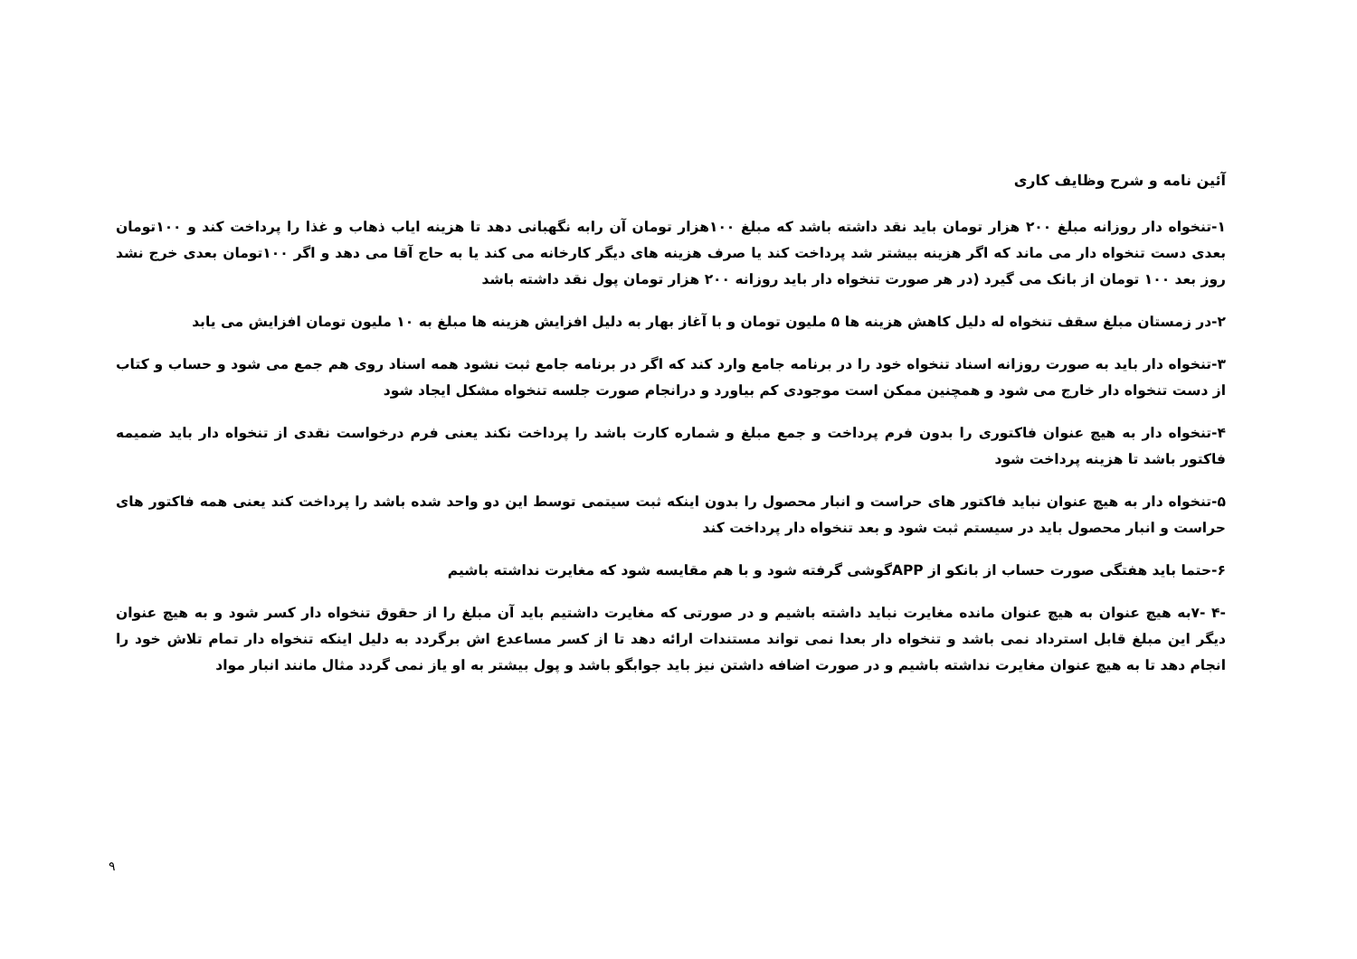آئین نامه و شرح وظایف کاری
۱-تنخواه دار روزانه مبلغ ۲۰۰ هزار تومان باید نقد داشته باشد که مبلغ ۱۰۰هزار تومان آن رابه نگهبانی دهد تا هزینه ایاب ذهاب و غذا را پرداخت کند و ۱۰۰تومان بعدی دست تنخواه دار می ماند که اگر هزینه بیشتر شد پرداخت کند یا صرف هزینه های دیگر کارخانه می کند یا به حاج آقا می دهد و اگر ۱۰۰تومان بعدی خرج نشد روز بعد ۱۰۰ تومان از بانک می گیرد (در هر صورت تنخواه دار باید روزانه ۲۰۰ هزار تومان پول نقد داشته باشد
۲-در زمستان مبلغ سقف تنخواه له دلیل کاهش هزینه ها ۵ ملیون تومان و با آغاز بهار به دلیل افزایش هزینه ها مبلغ به ۱۰ ملیون تومان افزایش می یابد
۳-تنخواه دار باید به صورت روزانه اسناد تنخواه خود را در برنامه جامع وارد کند که اگر در برنامه جامع ثبت نشود همه اسناد روی هم جمع می شود و حساب و کتاب از دست تنخواه دار خارج می شود و همچنین ممکن است موجودی کم بیاورد و درانجام صورت جلسه تنخواه مشکل ایجاد شود
۴-تنخواه دار به هیچ عنوان فاکتوری را بدون فرم پرداخت و جمع مبلغ و شماره کارت باشد را پرداخت نکند یعنی فرم درخواست نقدی از تنخواه دار باید ضمیمه فاکتور باشد تا هزینه پرداخت شود
۵-تنخواه دار به هیچ عنوان نباید فاکتور های حراست و انبار محصول را بدون اینکه ثبت سیتمی توسط این دو واحد شده باشد را پرداخت کند یعنی همه فاکتور های حراست و انبار محصول باید در سیستم ثبت شود و بعد تنخواه دار پرداخت کند
۶-حتما باید هفتگی صورت حساب از بانکو از APPگوشی گرفته شود و با هم مقایسه شود که مغایرت نداشته باشیم
-۴ -۷به هیچ عنوان به هیچ عنوان مانده مغایرت نباید داشته باشیم و در صورتی که مغایرت داشتیم باید آن مبلغ را از حقوق تنخواه دار کسر شود و به هیچ عنوان دیگر این مبلغ قابل استرداد نمی باشد و تنخواه دار بعدا نمی تواند مستندات ارائه دهد تا از کسر مساعدع اش برگردد به دلیل اینکه تنخواه دار تمام تلاش خود را انجام دهد تا به هیچ عنوان مغایرت نداشته باشیم و در صورت اضافه داشتن نیز باید جوابگو باشد و پول بیشتر به او یاز نمی گردد مثال مانند انبار مواد
۹